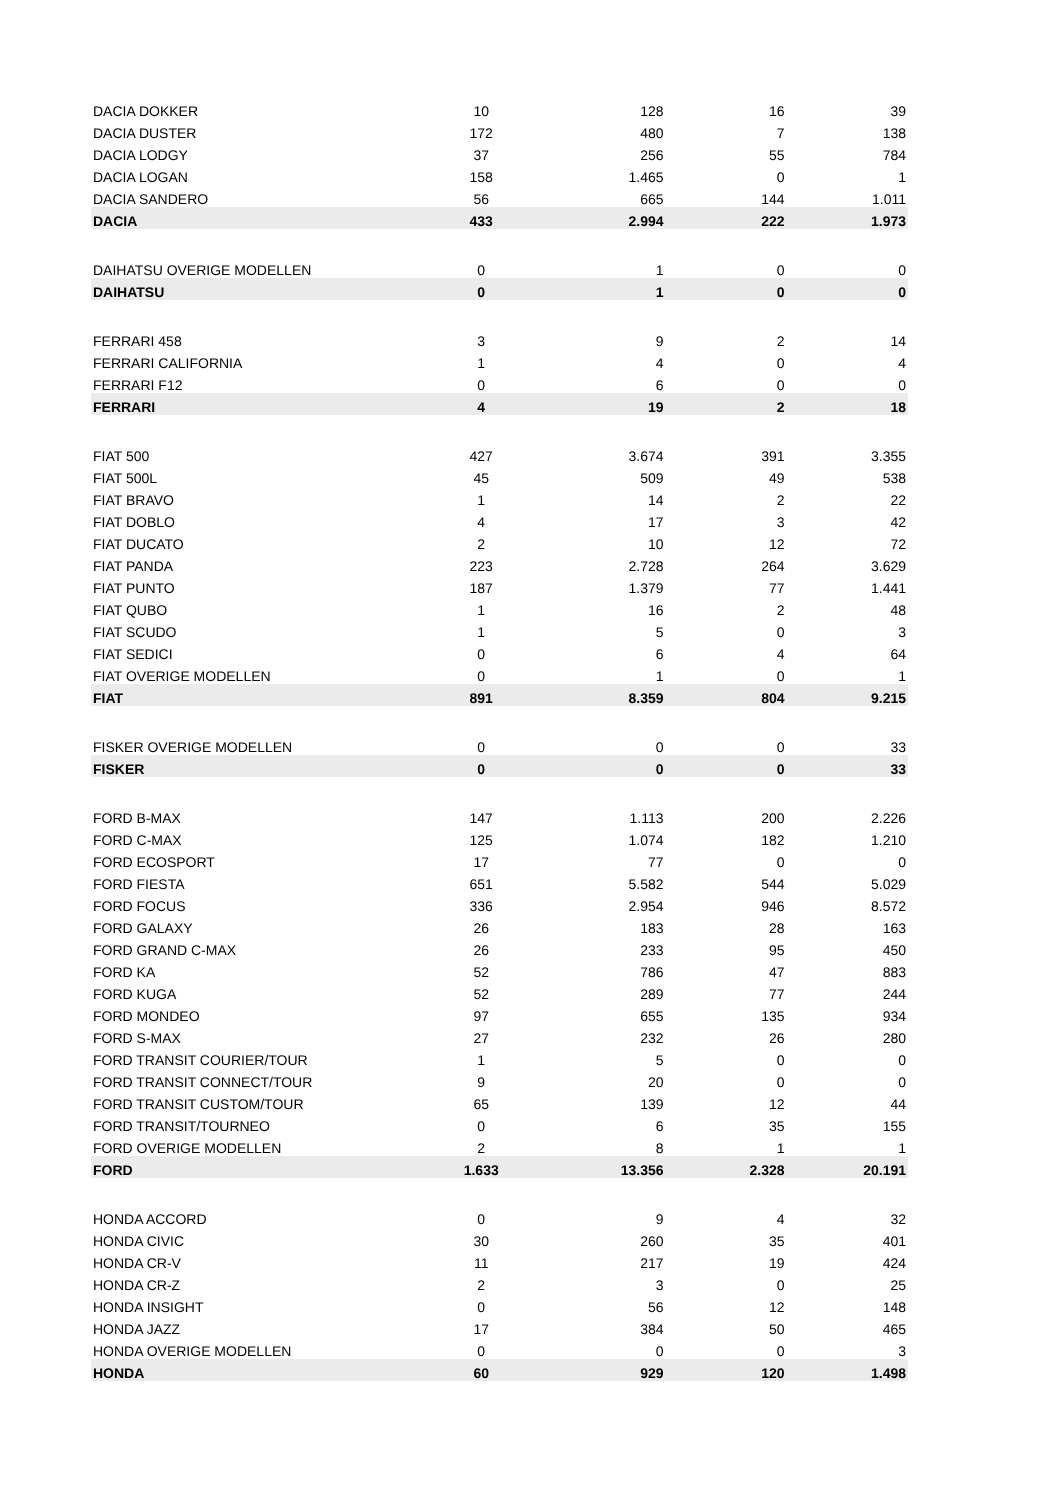| DACIA DOKKER | 10 | 128 | 16 | 39 |
| DACIA DUSTER | 172 | 480 | 7 | 138 |
| DACIA LODGY | 37 | 256 | 55 | 784 |
| DACIA LOGAN | 158 | 1.465 | 0 | 1 |
| DACIA SANDERO | 56 | 665 | 144 | 1.011 |
| DACIA | 433 | 2.994 | 222 | 1.973 |
| DAIHATSU OVERIGE MODELLEN | 0 | 1 | 0 | 0 |
| DAIHATSU | 0 | 1 | 0 | 0 |
| FERRARI 458 | 3 | 9 | 2 | 14 |
| FERRARI CALIFORNIA | 1 | 4 | 0 | 4 |
| FERRARI F12 | 0 | 6 | 0 | 0 |
| FERRARI | 4 | 19 | 2 | 18 |
| FIAT 500 | 427 | 3.674 | 391 | 3.355 |
| FIAT 500L | 45 | 509 | 49 | 538 |
| FIAT BRAVO | 1 | 14 | 2 | 22 |
| FIAT DOBLO | 4 | 17 | 3 | 42 |
| FIAT DUCATO | 2 | 10 | 12 | 72 |
| FIAT PANDA | 223 | 2.728 | 264 | 3.629 |
| FIAT PUNTO | 187 | 1.379 | 77 | 1.441 |
| FIAT QUBO | 1 | 16 | 2 | 48 |
| FIAT SCUDO | 1 | 5 | 0 | 3 |
| FIAT SEDICI | 0 | 6 | 4 | 64 |
| FIAT OVERIGE MODELLEN | 0 | 1 | 0 | 1 |
| FIAT | 891 | 8.359 | 804 | 9.215 |
| FISKER OVERIGE MODELLEN | 0 | 0 | 0 | 33 |
| FISKER | 0 | 0 | 0 | 33 |
| FORD B-MAX | 147 | 1.113 | 200 | 2.226 |
| FORD C-MAX | 125 | 1.074 | 182 | 1.210 |
| FORD ECOSPORT | 17 | 77 | 0 | 0 |
| FORD FIESTA | 651 | 5.582 | 544 | 5.029 |
| FORD FOCUS | 336 | 2.954 | 946 | 8.572 |
| FORD GALAXY | 26 | 183 | 28 | 163 |
| FORD GRAND C-MAX | 26 | 233 | 95 | 450 |
| FORD KA | 52 | 786 | 47 | 883 |
| FORD KUGA | 52 | 289 | 77 | 244 |
| FORD MONDEO | 97 | 655 | 135 | 934 |
| FORD S-MAX | 27 | 232 | 26 | 280 |
| FORD TRANSIT COURIER/TOUR | 1 | 5 | 0 | 0 |
| FORD TRANSIT CONNECT/TOUR | 9 | 20 | 0 | 0 |
| FORD TRANSIT CUSTOM/TOUR | 65 | 139 | 12 | 44 |
| FORD TRANSIT/TOURNEO | 0 | 6 | 35 | 155 |
| FORD OVERIGE MODELLEN | 2 | 8 | 1 | 1 |
| FORD | 1.633 | 13.356 | 2.328 | 20.191 |
| HONDA ACCORD | 0 | 9 | 4 | 32 |
| HONDA CIVIC | 30 | 260 | 35 | 401 |
| HONDA CR-V | 11 | 217 | 19 | 424 |
| HONDA CR-Z | 2 | 3 | 0 | 25 |
| HONDA INSIGHT | 0 | 56 | 12 | 148 |
| HONDA JAZZ | 17 | 384 | 50 | 465 |
| HONDA OVERIGE MODELLEN | 0 | 0 | 0 | 3 |
| HONDA | 60 | 929 | 120 | 1.498 |